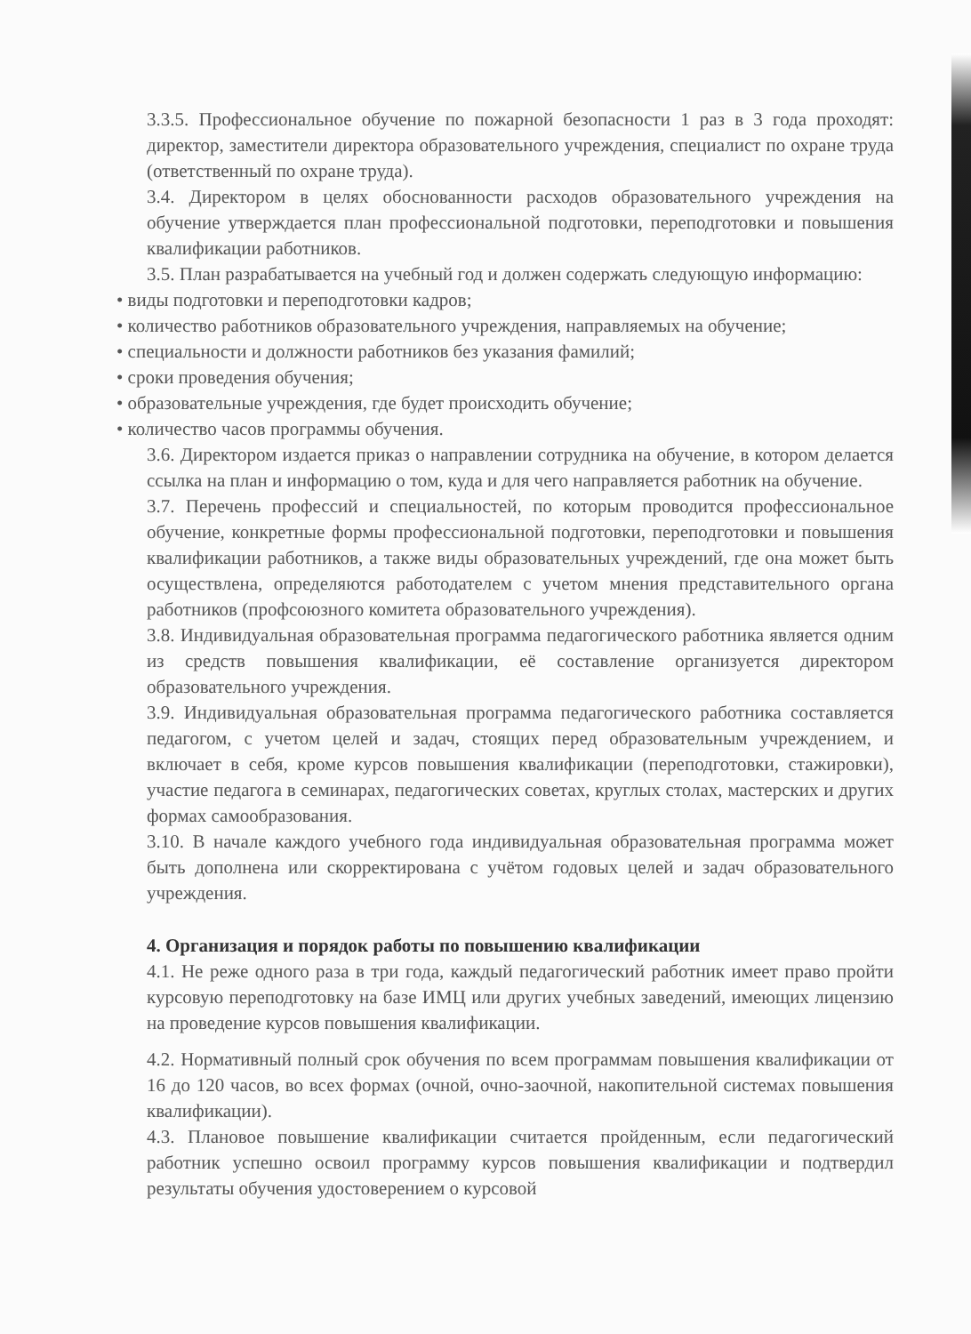3.3.5. Профессиональное обучение по пожарной безопасности 1 раз в 3 года проходят: директор, заместители директора образовательного учреждения, специалист по охране труда (ответственный по охране труда).
3.4. Директором в целях обоснованности расходов образовательного учреждения на обучение утверждается план профессиональной подготовки, переподготовки и повышения квалификации работников.
3.5. План разрабатывается на учебный год и должен содержать следующую информацию:
• виды подготовки и переподготовки кадров;
• количество работников образовательного учреждения, направляемых на обучение;
• специальности и должности работников без указания фамилий;
• сроки проведения обучения;
• образовательные учреждения, где будет происходить обучение;
• количество часов программы обучения.
3.6. Директором издается приказ о направлении сотрудника на обучение, в котором делается ссылка на план и информацию о том, куда и для чего направляется работник на обучение.
3.7. Перечень профессий и специальностей, по которым проводится профессиональное обучение, конкретные формы профессиональной подготовки, переподготовки и повышения квалификации работников, а также виды образовательных учреждений, где она может быть осуществлена, определяются работодателем с учетом мнения представительного органа работников (профсоюзного комитета образовательного учреждения).
3.8. Индивидуальная образовательная программа педагогического работника является одним из средств повышения квалификации, её составление организуется директором образовательного учреждения.
3.9. Индивидуальная образовательная программа педагогического работника составляется педагогом, с учетом целей и задач, стоящих перед образовательным учреждением, и включает в себя, кроме курсов повышения квалификации (переподготовки, стажировки), участие педагога в семинарах, педагогических советах, круглых столах, мастерских и других формах самообразования.
3.10. В начале каждого учебного года индивидуальная образовательная программа может быть дополнена или скорректирована с учётом годовых целей и задач образовательного учреждения.
4. Организация и порядок работы по повышению квалификации
4.1. Не реже одного раза в три года, каждый педагогический работник имеет право пройти курсовую переподготовку на базе ИМЦ или других учебных заведений, имеющих лицензию на проведение курсов повышения квалификации.
4.2. Нормативный полный срок обучения по всем программам повышения квалификации от 16 до 120 часов, во всех формах (очной, очно-заочной, накопительной системах повышения квалификации).
4.3. Плановое повышение квалификации считается пройденным, если педагогический работник успешно освоил программу курсов повышения квалификации и подтвердил результаты обучения удостоверением о курсовой